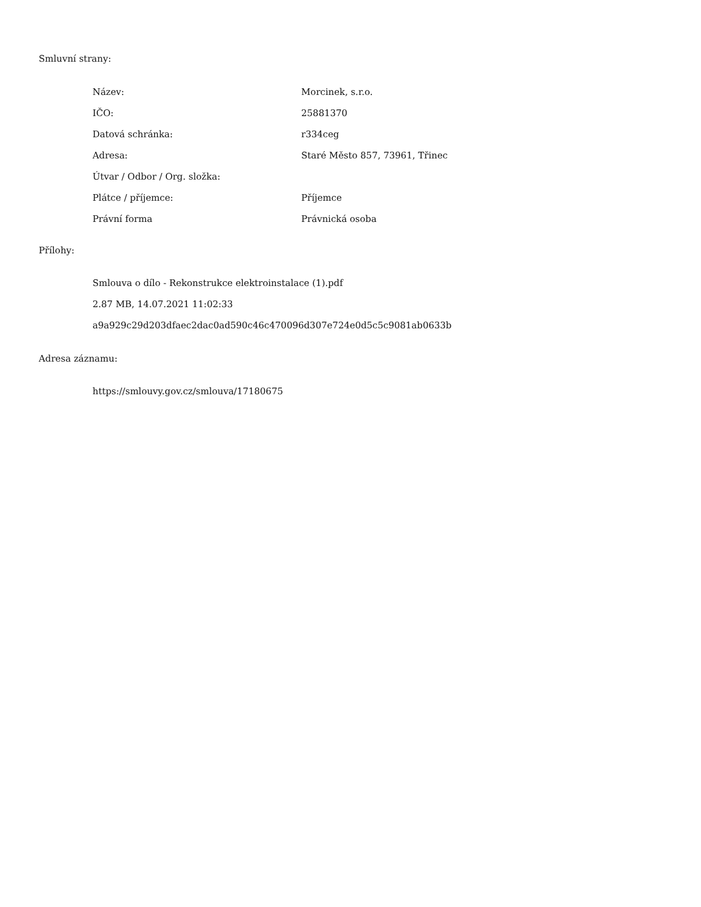Smluvní strany:
| Název: | Morcinek, s.r.o. |
| IČO: | 25881370 |
| Datová schránka: | r334ceg |
| Adresa: | Staré Město 857, 73961, Třinec |
| Útvar / Odbor / Org. složka: | |
| Plátce / příjemce: | Příjemce |
| Právní forma | Právnická osoba |
Přílohy:
Smlouva o dílo - Rekonstrukce elektroinstalace (1).pdf
2.87 MB, 14.07.2021 11:02:33
a9a929c29d203dfaec2dac0ad590c46c470096d307e724e0d5c5c9081ab0633b
Adresa záznamu:
https://smlouvy.gov.cz/smlouva/17180675